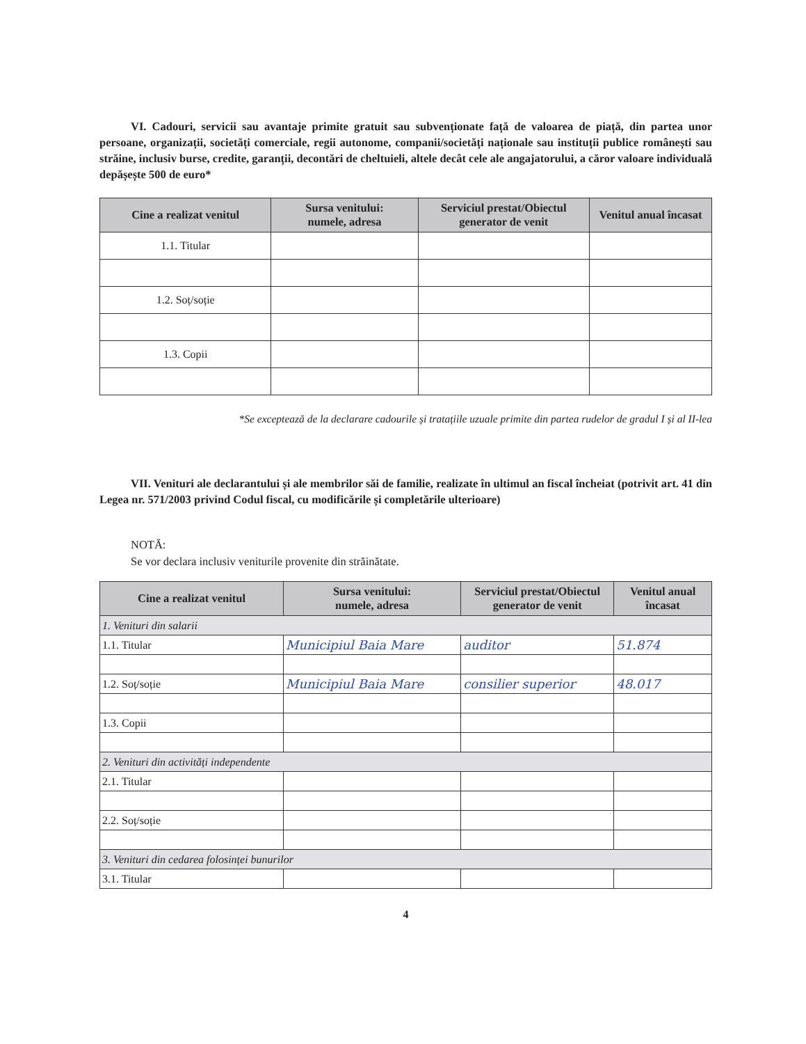VI. Cadouri, servicii sau avantaje primite gratuit sau subvenționate față de valoarea de piață, din partea unor persoane, organizații, societăți comerciale, regii autonome, companii/societăți naționale sau instituții publice românești sau străine, inclusiv burse, credite, garanții, decontări de cheltuieli, altele decât cele ale angajatorului, a căror valoare individuală depășește 500 de euro*
| Cine a realizat venitul | Sursa venitului: numele, adresa | Serviciul prestat/Obiectul generator de venit | Venitul anual încasat |
| --- | --- | --- | --- |
| 1.1. Titular | | | |
| 1.2. Soț/soție | | | |
| 1.3. Copii | | | |
*Se exceptează de la declarare cadourile și tratațiile uzuale primite din partea rudelor de gradul I și al II-lea
VII. Venituri ale declarantului și ale membrilor săi de familie, realizate în ultimul an fiscal încheiat (potrivit art. 41 din Legea nr. 571/2003 privind Codul fiscal, cu modificările și completările ulterioare)
NOTĂ:
Se vor declara inclusiv veniturile provenite din străinătate.
| Cine a realizat venitul | Sursa venitului: numele, adresa | Serviciul prestat/Obiectul generator de venit | Venitul anual încasat |
| --- | --- | --- | --- |
| 1. Venituri din salarii | | | |
| 1.1. Titular | Municipiul Baia Mare | auditor | 51.874 |
| 1.2. Soț/soție | Municipiul Baia Mare | consilier superior | 48.017 |
| 1.3. Copii | | | |
| 2. Venituri din activități independente | | | |
| 2.1. Titular | | | |
| 2.2. Soț/soție | | | |
| 3. Venituri din cedarea folosinței bunurilor | | | |
| 3.1. Titular | | | |
4